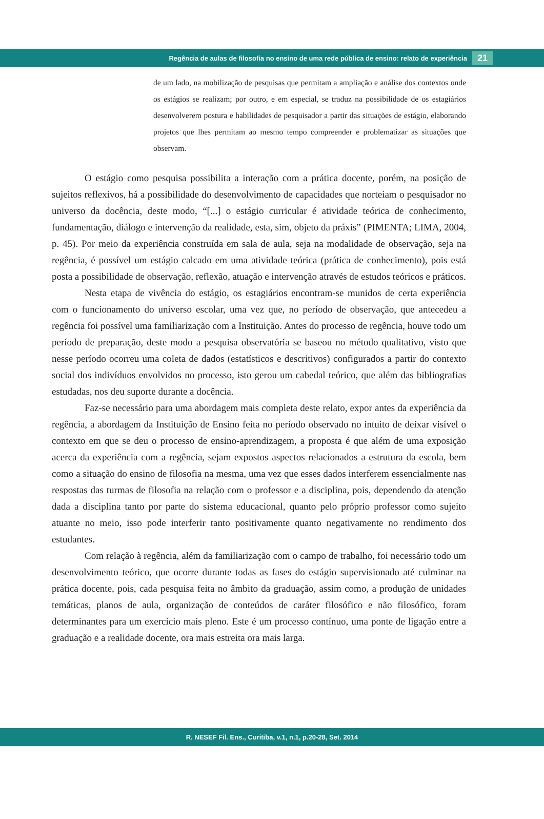Regência de aulas de filosofia no ensino de uma rede pública de ensino: relato de experiência 21
de um lado, na mobilização de pesquisas que permitam a ampliação e análise dos contextos onde os estágios se realizam; por outro, e em especial, se traduz na possibilidade de os estagiários desenvolverem postura e habilidades de pesquisador a partir das situações de estágio, elaborando projetos que lhes permitam ao mesmo tempo compreender e problematizar as situações que observam.
O estágio como pesquisa possibilita a interação com a prática docente, porém, na posição de sujeitos reflexivos, há a possibilidade do desenvolvimento de capacidades que norteiam o pesquisador no universo da docência, deste modo, “[...] o estágio curricular é atividade teórica de conhecimento, fundamentação, diálogo e intervenção da realidade, esta, sim, objeto da práxis” (PIMENTA; LIMA, 2004, p. 45). Por meio da experiência construída em sala de aula, seja na modalidade de observação, seja na regência, é possível um estágio calcado em uma atividade teórica (prática de conhecimento), pois está posta a possibilidade de observação, reflexão, atuação e intervenção através de estudos teóricos e práticos.
Nesta etapa de vivência do estágio, os estagiários encontram-se munidos de certa experiência com o funcionamento do universo escolar, uma vez que, no período de observação, que antecedeu a regência foi possível uma familiarização com a Instituição. Antes do processo de regência, houve todo um período de preparação, deste modo a pesquisa observatória se baseou no método qualitativo, visto que nesse período ocorreu uma coleta de dados (estatísticos e descritivos) configurados a partir do contexto social dos indivíduos envolvidos no processo, isto gerou um cabedal teórico, que além das bibliografias estudadas, nos deu suporte durante a docência.
Faz-se necessário para uma abordagem mais completa deste relato, expor antes da experiência da regência, a abordagem da Instituição de Ensino feita no período observado no intuito de deixar visível o contexto em que se deu o processo de ensino-aprendizagem, a proposta é que além de uma exposição acerca da experiência com a regência, sejam expostos aspectos relacionados a estrutura da escola, bem como a situação do ensino de filosofia na mesma, uma vez que esses dados interferem essencialmente nas respostas das turmas de filosofia na relação com o professor e a disciplina, pois, dependendo da atenção dada a disciplina tanto por parte do sistema educacional, quanto pelo próprio professor como sujeito atuante no meio, isso pode interferir tanto positivamente quanto negativamente no rendimento dos estudantes.
Com relação à regência, além da familiarização com o campo de trabalho, foi necessário todo um desenvolvimento teórico, que ocorre durante todas as fases do estágio supervisionado até culminar na prática docente, pois, cada pesquisa feita no âmbito da graduação, assim como, a produção de unidades temáticas, planos de aula, organização de conteúdos de caráter filosófico e não filosófico, foram determinantes para um exercício mais pleno. Este é um processo contínuo, uma ponte de ligação entre a graduação e a realidade docente, ora mais estreita ora mais larga.
R. NESEF Fil. Ens., Curitiba, v.1, n.1, p.20-28, Set. 2014